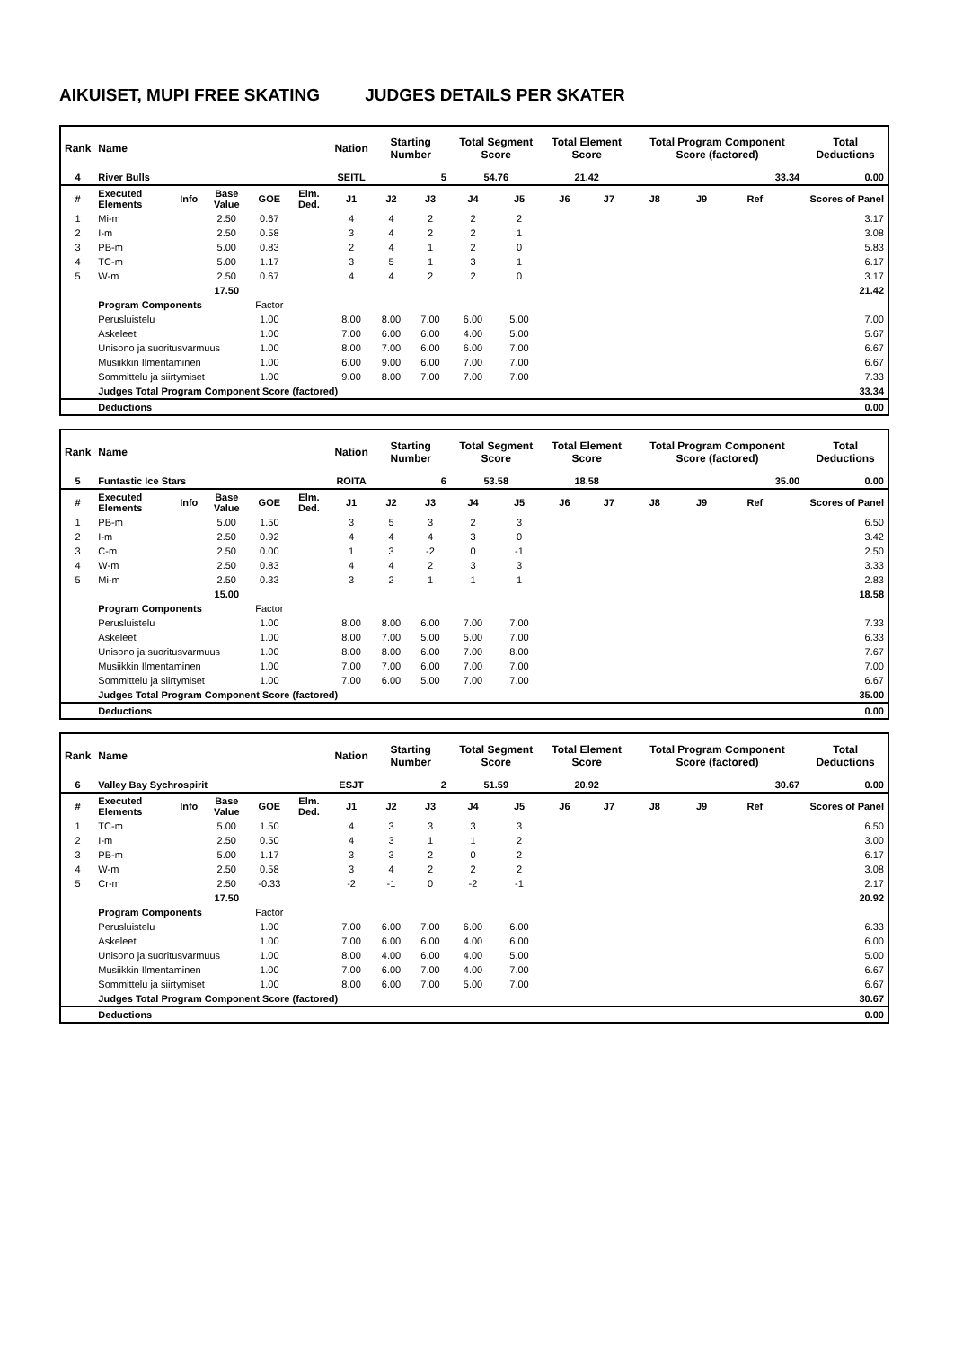AIKUISET, MUPI FREE SKATING JUDGES DETAILS PER SKATER
| Rank | Name | | | | | Nation | Starting Number | | Total Segment Score | | Total Element Score | | Total Program Component Score (factored) | | | | Total Deductions |
| --- | --- | --- | --- | --- | --- | --- | --- | --- | --- | --- | --- | --- | --- | --- | --- | --- | --- |
| 4 | River Bulls | | | | | SEITL | 5 | | 54.76 | | 21.42 | | 33.34 | | | | 0.00 |
| # | Executed Elements | Info | Base Value | GOE | Elm. Ded. | J1 | J2 | J3 | J4 | J5 | J6 | J7 | J8 | J9 | Ref | | Scores of Panel |
| 1 | Mi-m | | 2.50 | 0.67 | | 4 | 4 | 2 | 2 | 2 | | | | | | | 3.17 |
| 2 | I-m | | 2.50 | 0.58 | | 3 | 4 | 2 | 2 | 1 | | | | | | | 3.08 |
| 3 | PB-m | | 5.00 | 0.83 | | 2 | 4 | 1 | 2 | 0 | | | | | | | 5.83 |
| 4 | TC-m | | 5.00 | 1.17 | | 3 | 5 | 1 | 3 | 1 | | | | | | | 6.17 |
| 5 | W-m | | 2.50 | 0.67 | | 4 | 4 | 2 | 2 | 0 | | | | | | | 3.17 |
| | | | 17.50 | | | | | | | | | | | | | | 21.42 |
| | Program Components | | | Factor | | | | | | | | | | | | | |
| | Perusluistelu | | | 1.00 | | 8.00 | 8.00 | 7.00 | 6.00 | 5.00 | | | | | | | 7.00 |
| | Askeleet | | | 1.00 | | 7.00 | 6.00 | 6.00 | 4.00 | 5.00 | | | | | | | 5.67 |
| | Unisono ja suoritusvarmuus | | | 1.00 | | 8.00 | 7.00 | 6.00 | 6.00 | 7.00 | | | | | | | 6.67 |
| | Musiikkin Ilmentaminen | | | 1.00 | | 6.00 | 9.00 | 6.00 | 7.00 | 7.00 | | | | | | | 6.67 |
| | Sommittelu ja siirtymiset | | | 1.00 | | 9.00 | 8.00 | 7.00 | 7.00 | 7.00 | | | | | | | 7.33 |
| | Judges Total Program Component Score (factored) | | | | | | | | | | | | | | | | 33.34 |
| | Deductions | | | | | | | | | | | | | | | | 0.00 |
| Rank | Name | | | | | Nation | Starting Number | | Total Segment Score | | Total Element Score | | Total Program Component Score (factored) | | | | Total Deductions |
| --- | --- | --- | --- | --- | --- | --- | --- | --- | --- | --- | --- | --- | --- | --- | --- | --- | --- |
| 5 | Funtastic Ice Stars | | | | | ROITA | 6 | | 53.58 | | 18.58 | | 35.00 | | | | 0.00 |
| # | Executed Elements | Info | Base Value | GOE | Elm. Ded. | J1 | J2 | J3 | J4 | J5 | J6 | J7 | J8 | J9 | Ref | | Scores of Panel |
| 1 | PB-m | | 5.00 | 1.50 | | 3 | 5 | 3 | 2 | 3 | | | | | | | 6.50 |
| 2 | I-m | | 2.50 | 0.92 | | 4 | 4 | 4 | 3 | 0 | | | | | | | 3.42 |
| 3 | C-m | | 2.50 | 0.00 | | 1 | 3 | -2 | 0 | -1 | | | | | | | 2.50 |
| 4 | W-m | | 2.50 | 0.83 | | 4 | 4 | 2 | 3 | 3 | | | | | | | 3.33 |
| 5 | Mi-m | | 2.50 | 0.33 | | 3 | 2 | 1 | 1 | 1 | | | | | | | 2.83 |
| | | | 15.00 | | | | | | | | | | | | | | 18.58 |
| | Program Components | | | Factor | | | | | | | | | | | | | |
| | Perusluistelu | | | 1.00 | | 8.00 | 8.00 | 6.00 | 7.00 | 7.00 | | | | | | | 7.33 |
| | Askeleet | | | 1.00 | | 8.00 | 7.00 | 5.00 | 5.00 | 7.00 | | | | | | | 6.33 |
| | Unisono ja suoritusvarmuus | | | 1.00 | | 8.00 | 8.00 | 6.00 | 7.00 | 8.00 | | | | | | | 7.67 |
| | Musiikkin Ilmentaminen | | | 1.00 | | 7.00 | 7.00 | 6.00 | 7.00 | 7.00 | | | | | | | 7.00 |
| | Sommittelu ja siirtymiset | | | 1.00 | | 7.00 | 6.00 | 5.00 | 7.00 | 7.00 | | | | | | | 6.67 |
| | Judges Total Program Component Score (factored) | | | | | | | | | | | | | | | | 35.00 |
| | Deductions | | | | | | | | | | | | | | | | 0.00 |
| Rank | Name | | | | | Nation | Starting Number | | Total Segment Score | | Total Element Score | | Total Program Component Score (factored) | | | | Total Deductions |
| --- | --- | --- | --- | --- | --- | --- | --- | --- | --- | --- | --- | --- | --- | --- | --- | --- | --- |
| 6 | Valley Bay Sychrospirit | | | | | ESJT | 2 | | 51.59 | | 20.92 | | 30.67 | | | | 0.00 |
| # | Executed Elements | Info | Base Value | GOE | Elm. Ded. | J1 | J2 | J3 | J4 | J5 | J6 | J7 | J8 | J9 | Ref | | Scores of Panel |
| 1 | TC-m | | 5.00 | 1.50 | | 4 | 3 | 3 | 3 | 3 | | | | | | | 6.50 |
| 2 | I-m | | 2.50 | 0.50 | | 4 | 3 | 1 | 1 | 2 | | | | | | | 3.00 |
| 3 | PB-m | | 5.00 | 1.17 | | 3 | 3 | 2 | 0 | 2 | | | | | | | 6.17 |
| 4 | W-m | | 2.50 | 0.58 | | 3 | 4 | 2 | 2 | 2 | | | | | | | 3.08 |
| 5 | Cr-m | | 2.50 | -0.33 | | -2 | -1 | 0 | -2 | -1 | | | | | | | 2.17 |
| | | | 17.50 | | | | | | | | | | | | | | 20.92 |
| | Program Components | | | Factor | | | | | | | | | | | | | |
| | Perusluistelu | | | 1.00 | | 7.00 | 6.00 | 7.00 | 6.00 | 6.00 | | | | | | | 6.33 |
| | Askeleet | | | 1.00 | | 7.00 | 6.00 | 6.00 | 4.00 | 6.00 | | | | | | | 6.00 |
| | Unisono ja suoritusvarmuus | | | 1.00 | | 8.00 | 4.00 | 6.00 | 4.00 | 5.00 | | | | | | | 5.00 |
| | Musiikkin Ilmentaminen | | | 1.00 | | 7.00 | 6.00 | 7.00 | 4.00 | 7.00 | | | | | | | 6.67 |
| | Sommittelu ja siirtymiset | | | 1.00 | | 8.00 | 6.00 | 7.00 | 5.00 | 7.00 | | | | | | | 6.67 |
| | Judges Total Program Component Score (factored) | | | | | | | | | | | | | | | | 30.67 |
| | Deductions | | | | | | | | | | | | | | | | 0.00 |